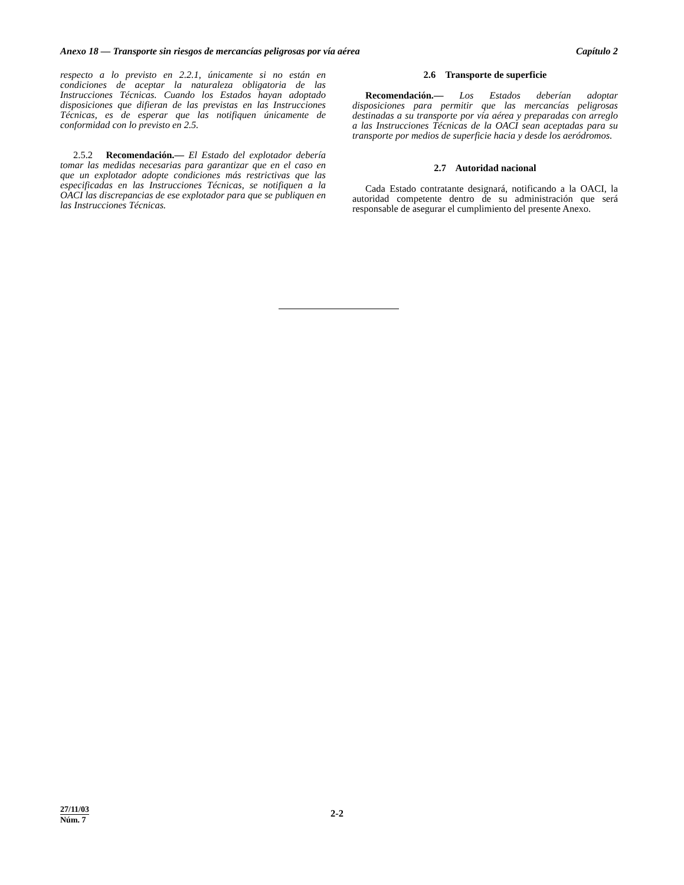Anexo 18 — Transporte sin riesgos de mercancías peligrosas por vía aérea Capítulo 2
respecto a lo previsto en 2.2.1, únicamente si no están en condiciones de aceptar la naturaleza obligatoria de las Instrucciones Técnicas. Cuando los Estados hayan adoptado disposiciones que difieran de las previstas en las Instrucciones Técnicas, es de esperar que las notifiquen únicamente de conformidad con lo previsto en 2.5.
2.5.2 Recomendación.— El Estado del explotador debería tomar las medidas necesarias para garantizar que en el caso en que un explotador adopte condiciones más restrictivas que las especificadas en las Instrucciones Técnicas, se notifiquen a la OACI las discrepancias de ese explotador para que se publiquen en las Instrucciones Técnicas.
2.6 Transporte de superficie
Recomendación.— Los Estados deberían adoptar disposiciones para permitir que las mercancías peligrosas destinadas a su transporte por vía aérea y preparadas con arreglo a las Instrucciones Técnicas de la OACI sean aceptadas para su transporte por medios de superficie hacia y desde los aeródromos.
2.7 Autoridad nacional
Cada Estado contratante designará, notificando a la OACI, la autoridad competente dentro de su administración que será responsable de asegurar el cumplimiento del presente Anexo.
27/11/03
Núm. 7
2-2